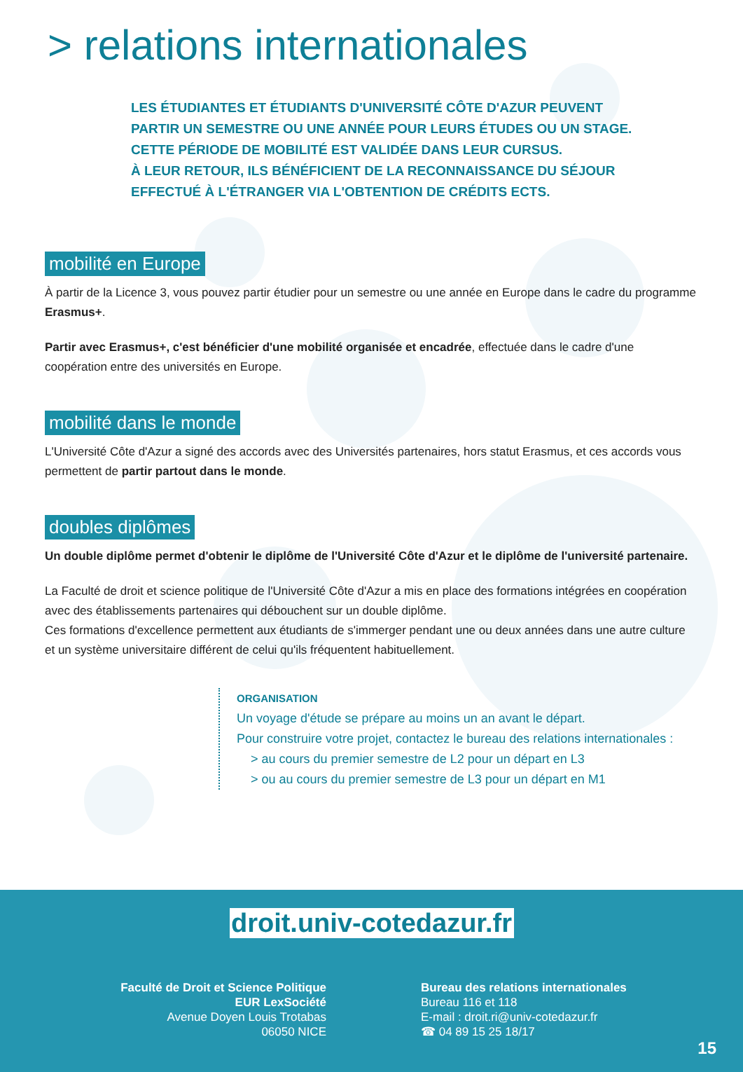> relations internationales
LES ÉTUDIANTES ET ÉTUDIANTS D'UNIVERSITÉ CÔTE D'AZUR PEUVENT PARTIR UN SEMESTRE OU UNE ANNÉE POUR LEURS ÉTUDES OU UN STAGE.
CETTE PÉRIODE DE MOBILITÉ EST VALIDÉE DANS LEUR CURSUS.
À LEUR RETOUR, ILS BÉNÉFICIENT DE LA RECONNAISSANCE DU SÉJOUR EFFECTUÉ À L'ÉTRANGER VIA L'OBTENTION DE CRÉDITS ECTS.
mobilité en Europe
À partir de la Licence 3, vous pouvez partir étudier pour un semestre ou une année en Europe dans le cadre du programme Erasmus+.
Partir avec Erasmus+, c'est bénéficier d'une mobilité organisée et encadrée, effectuée dans le cadre d'une coopération entre des universités en Europe.
mobilité dans le monde
L'Université Côte d'Azur a signé des accords avec des Universités partenaires, hors statut Erasmus, et ces accords vous permettent de partir partout dans le monde.
doubles diplômes
Un double diplôme permet d'obtenir le diplôme de l'Université Côte d'Azur et le diplôme de l'université partenaire.
La Faculté de droit et science politique de l'Université Côte d'Azur a mis en place des formations intégrées en coopération avec des établissements partenaires qui débouchent sur un double diplôme.
Ces formations d'excellence permettent aux étudiants de s'immerger pendant une ou deux années dans une autre culture et un système universitaire différent de celui qu'ils fréquentent habituellement.
ORGANISATION
Un voyage d'étude se prépare au moins un an avant le départ.
Pour construire votre projet, contactez le bureau des relations internationales :
> au cours du premier semestre de L2 pour un départ en L3
> ou au cours du premier semestre de L3 pour un départ en M1
droit.univ-cotedazur.fr
Faculté de Droit et Science Politique
EUR LexSociété
Avenue Doyen Louis Trotabas
06050 NICE
Bureau des relations internationales
Bureau 116 et 118
E-mail : droit.ri@univ-cotedazur.fr
☎ 04 89 15 25 18/17
15